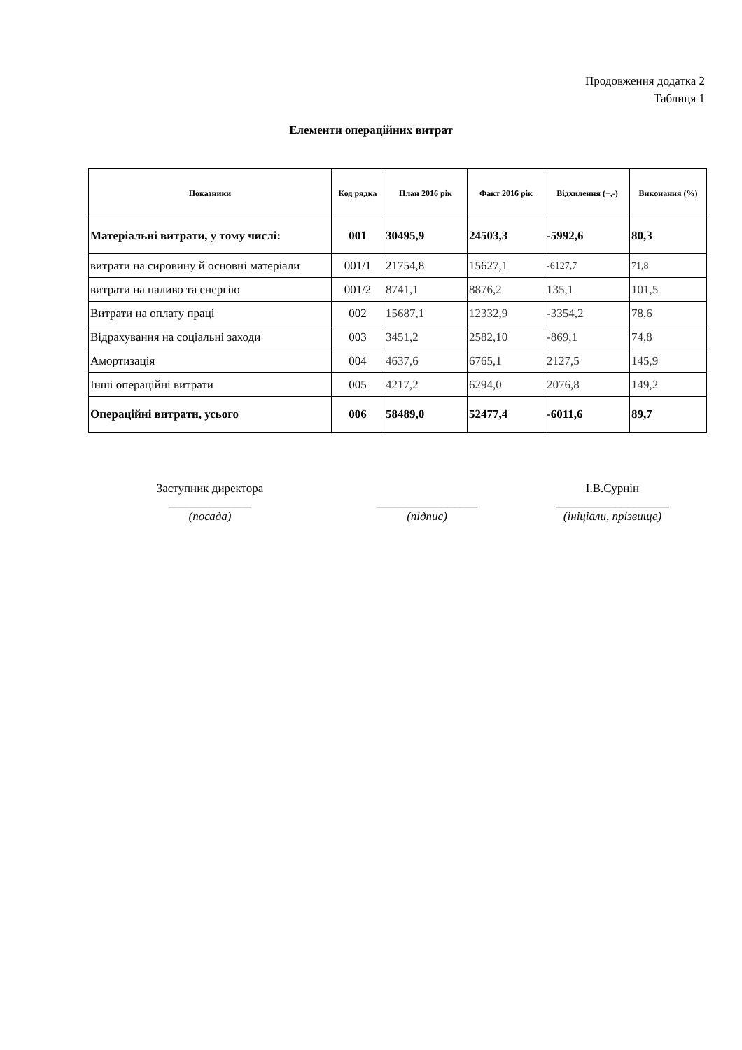Продовження додатка 2
Таблиця 1
Елементи операційних витрат
| Показники | Код рядка | План 2016 рік | Факт 2016 рік | Відхилення (+,-) | Виконання (%) |
| --- | --- | --- | --- | --- | --- |
| Матеріальні витрати, у тому числі: | 001 | 30495,9 | 24503,3 | -5992,6 | 80,3 |
| витрати на сировину й основні матеріали | 001/1 | 21754,8 | 15627,1 | -6127,7 | 71,8 |
| витрати на паливо та енергію | 001/2 | 8741,1 | 8876,2 | 135,1 | 101,5 |
| Витрати на оплату праці | 002 | 15687,1 | 12332,9 | -3354,2 | 78,6 |
| Відрахування на соціальні заходи | 003 | 3451,2 | 2582,10 | -869,1 | 74,8 |
| Амортизація | 004 | 4637,6 | 6765,1 | 2127,5 | 145,9 |
| Інші операційні витрати | 005 | 4217,2 | 6294,0 | 2076,8 | 149,2 |
| Операційні витрати, усього | 006 | 58489,0 | 52477,4 | -6011,6 | 89,7 |
Заступник директора
______________
(посада)
_________________
(підпис)
І.В.Сурнін
___________________
(ініціали, прізвище)